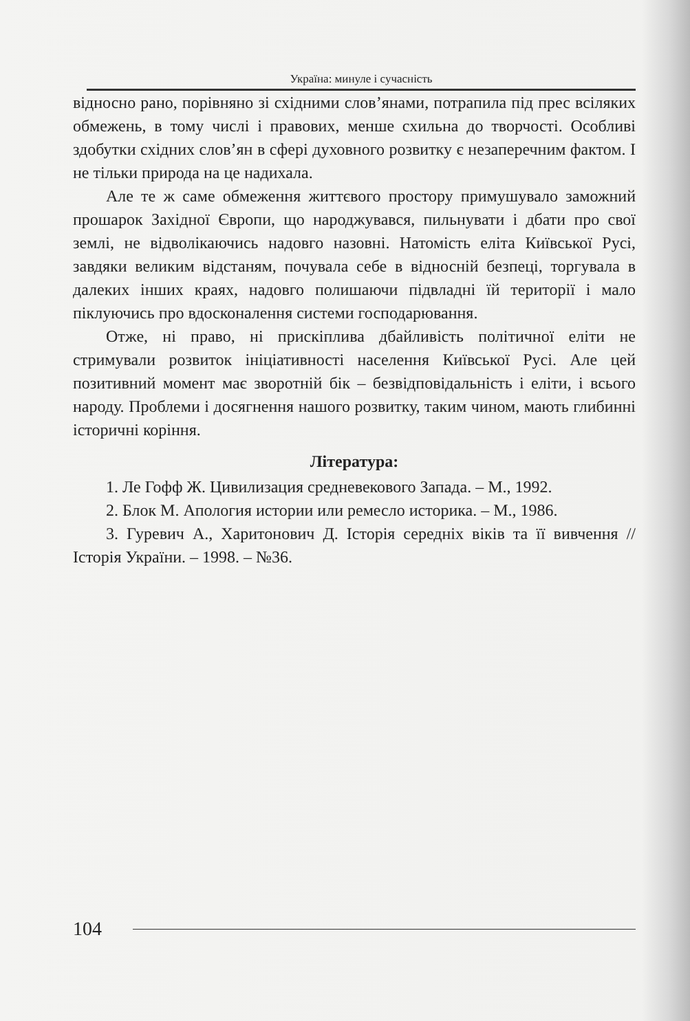Україна: минуле і сучасність
відносно рано, порівняно зі східними слов’янами, потрапила під прес всіляких обмежень, в тому числі і правових, менше схильна до творчості. Особливі здобутки східних слов’ян в сфері духовного розвитку є незаперечним фактом. І не тільки природа на це надихала.
Але те ж саме обмеження життєвого простору примушувало заможний прошарок Західної Європи, що народжувався, пильнувати і дбати про свої землі, не відволікаючись надовго назовні. Натомість еліта Київської Русі, завдяки великим відстаням, почувала себе в відносній безпеці, торгувала в далеких інших краях, надовго полишаючи підвладні їй території і мало піклуючись про вдосконалення системи господарювання.
Отже, ні право, ні прискіплива дбайливість політичної еліти не стримували розвиток ініціативності населення Київської Русі. Але цей позитивний момент має зворотній бік – безвідповідальність і еліти, і всього народу. Проблеми і досягнення нашого розвитку, таким чином, мають глибинні історичні коріння.
Література:
1. Ле Гофф Ж. Цивилизация средневекового Запада. – М., 1992.
2. Блок М. Апология истории или ремесло историка. – М., 1986.
3. Гуревич А., Харитонович Д. Історія середніх віків та її вивчення // Історія України. – 1998. – №36.
104